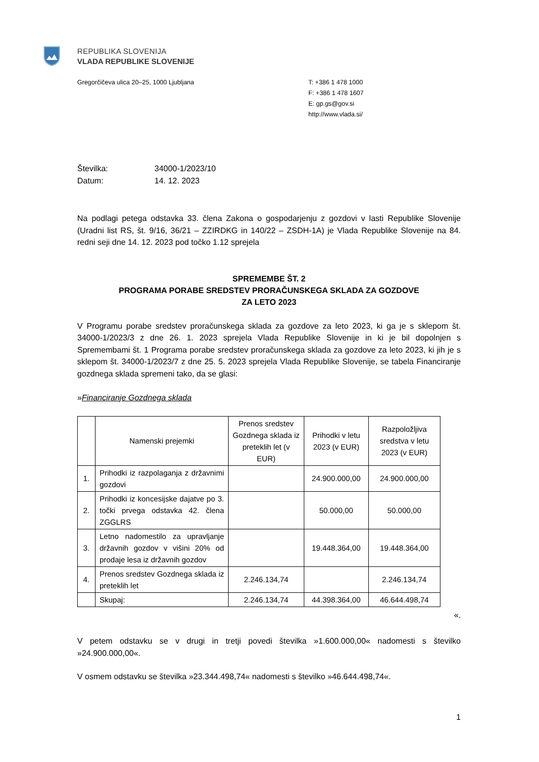REPUBLIKA SLOVENIJA
VLADA REPUBLIKE SLOVENIJE
Gregorčičeva ulica 20–25, 1000 Ljubljana
T: +386 1 478 1000
F: +386 1 478 1607
E: gp.gs@gov.si
http://www.vlada.si/
Številka: 34000-1/2023/10
Datum: 14. 12. 2023
Na podlagi petega odstavka 33. člena Zakona o gospodarjenju z gozdovi v lasti Republike Slovenije (Uradni list RS, št. 9/16, 36/21 – ZZIRDKG in 140/22 – ZSDH-1A) je Vlada Republike Slovenije na 84. redni seji dne 14. 12. 2023 pod točko 1.12 sprejela
SPREMEMBE ŠT. 2
PROGRAMA PORABE SREDSTEV PRORAČUNSKEGA SKLADA ZA GOZDOVE
ZA LETO 2023
V Programu porabe sredstev proračunskega sklada za gozdove za leto 2023, ki ga je s sklepom št. 34000-1/2023/3 z dne 26. 1. 2023 sprejela Vlada Republike Slovenije in ki je bil dopolnjen s Spremembami št. 1 Programa porabe sredstev proračunskega sklada za gozdove za leto 2023, ki jih je s sklepom št. 34000-1/2023/7 z dne 25. 5. 2023 sprejela Vlada Republike Slovenije, se tabela Financiranje gozdnega sklada spremeni tako, da se glasi:
»Financiranje Gozdnega sklada
| | Namenski prejemki | Prenos sredstev Gozdnega sklada iz preteklih let (v EUR) | Prihodki v letu 2023 (v EUR) | Razpoložljiva sredstva v letu 2023 (v EUR) |
| --- | --- | --- | --- | --- |
| 1. | Prihodki iz razpolaganja z državnimi gozdovi | | 24.900.000,00 | 24.900.000,00 |
| 2. | Prihodki iz koncesijske dajatve po 3. točki prvega odstavka 42. člena ZGGLRS | | 50.000,00 | 50.000,00 |
| 3. | Letno nadomestilo za upravljanje državnih gozdov v višini 20% od prodaje lesa iz državnih gozdov | | 19.448.364,00 | 19.448.364,00 |
| 4. | Prenos sredstev Gozdnega sklada iz preteklih let | 2.246.134,74 | | 2.246.134,74 |
| | Skupaj: | 2.246.134,74 | 44.398.364,00 | 46.644.498,74 |
«.
V petem odstavku se v drugi in tretji povedi številka »1.600.000,00« nadomesti s številko »24.900.000,00«.
V osmem odstavku se številka »23.344.498,74« nadomesti s številko »46.644.498,74«.
1